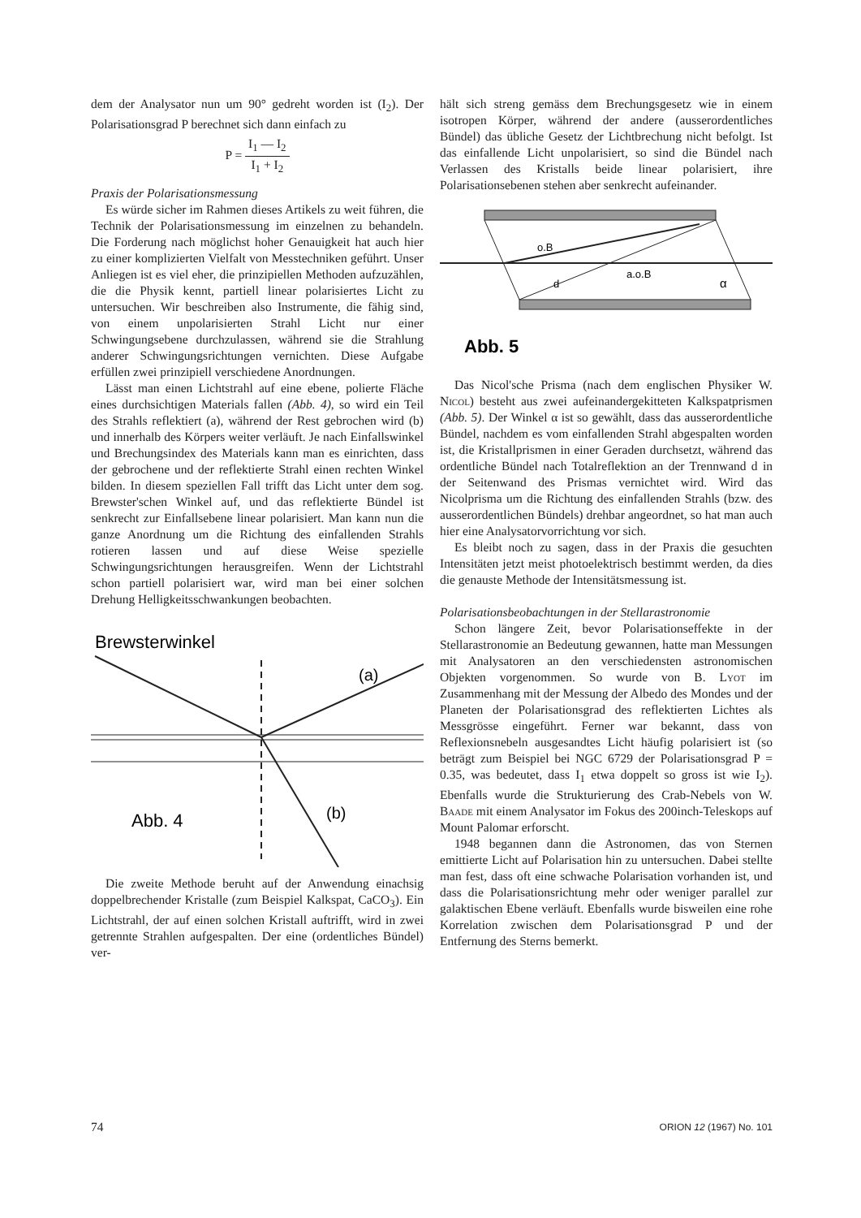dem der Analysator nun um 90° gedreht worden ist (I<sub>2</sub>). Der Polarisationsgrad P berechnet sich dann einfach zu
P = I<sub>1</sub> — I<sub>2</sub> I<sub>1</sub> + I<sub>2</sub>
Praxis der Polarisationsmessung
Es würde sicher im Rahmen dieses Artikels zu weit führen, die Technik der Polarisationsmessung im einzelnen zu behandeln. Die Forderung nach möglichst hoher Genauigkeit hat auch hier zu einer komplizierten Vielfalt von Messtechniken geführt. Unser Anliegen ist es viel eher, die prinzipiellen Methoden aufzuzählen, die die Physik kennt, partiell linear polarisiertes Licht zu untersuchen. Wir beschreiben also Instrumente, die fähig sind, von einem unpolarisierten Strahl Licht nur einer Schwingungsebene durchzulassen, während sie die Strahlung anderer Schwingungsrichtungen vernichten. Diese Aufgabe erfüllen zwei prinzipiell verschiedene Anordnungen.
Lässt man einen Lichtstrahl auf eine ebene, polierte Fläche eines durchsichtigen Materials fallen (Abb. 4), so wird ein Teil des Strahls reflektiert (a), während der Rest gebrochen wird (b) und innerhalb des Körpers weiter verläuft. Je nach Einfallswinkel und Brechungsindex des Materials kann man es einrichten, dass der gebrochene und der reflektierte Strahl einen rechten Winkel bilden. In diesem speziellen Fall trifft das Licht unter dem sog. Brewster'schen Winkel auf, und das reflektierte Bündel ist senkrecht zur Einfallsebene linear polarisiert. Man kann nun die ganze Anordnung um die Richtung des einfallenden Strahls rotieren lassen und auf diese Weise spezielle Schwingungsrichtungen herausgreifen. Wenn der Lichtstrahl schon partiell polarisiert war, wird man bei einer solchen Drehung Helligkeitsschwankungen beobachten.
Brewsterwinkel
(a)
(b)
Abb. 4
Die zweite Methode beruht auf der Anwendung einachsig doppelbrechender Kristalle (zum Beispiel Kalkspat, CaCO<sub>3</sub>). Ein Lichtstrahl, der auf einen solchen Kristall auftrifft, wird in zwei getrennte Strahlen aufgespalten. Der eine (ordentliches Bündel) ver-
hält sich streng gemäss dem Brechungsgesetz wie in einem isotropen Körper, während der andere (ausserordentliches Bündel) das übliche Gesetz der Lichtbrechung nicht befolgt. Ist das einfallende Licht unpolarisiert, so sind die Bündel nach Verlassen des Kristalls beide linear polarisiert, ihre Polarisationsebenen stehen aber senkrecht aufeinander.
o.B
a.o.B
d
α
Abb. 5
Das Nicol'sche Prisma (nach dem englischen Physiker W. Nicol) besteht aus zwei aufeinandergekitteten Kalkspatprismen (Abb. 5). Der Winkel α ist so gewählt, dass das ausserordentliche Bündel, nachdem es vom einfallenden Strahl abgespalten worden ist, die Kristallprismen in einer Geraden durchsetzt, während das ordentliche Bündel nach Totalreflektion an der Trennwand d in der Seitenwand des Prismas vernichtet wird. Wird das Nicolprisma um die Richtung des einfallenden Strahls (bzw. des ausserordentlichen Bündels) drehbar angeordnet, so hat man auch hier eine Analysatorvorrichtung vor sich.
Es bleibt noch zu sagen, dass in der Praxis die gesuchten Intensitäten jetzt meist photoelektrisch bestimmt werden, da dies die genauste Methode der Intensitätsmessung ist.
Polarisationsbeobachtungen in der Stellarastronomie
Schon längere Zeit, bevor Polarisationseffekte in der Stellarastronomie an Bedeutung gewannen, hatte man Messungen mit Analysatoren an den verschiedensten astronomischen Objekten vorgenommen. So wurde von B. Lyot im Zusammenhang mit der Messung der Albedo des Mondes und der Planeten der Polarisationsgrad des reflektierten Lichtes als Messgrösse eingeführt. Ferner war bekannt, dass von Reflexionsnebeln ausgesandtes Licht häufig polarisiert ist (so beträgt zum Beispiel bei NGC 6729 der Polarisationsgrad P = 0.35, was bedeutet, dass I<sub>1</sub> etwa doppelt so gross ist wie I<sub>2</sub>). Ebenfalls wurde die Strukturierung des Crab-Nebels von W. Baade mit einem Analysator im Fokus des 200inch-Teleskops auf Mount Palomar erforscht.
1948 begannen dann die Astronomen, das von Sternen emittierte Licht auf Polarisation hin zu untersuchen. Dabei stellte man fest, dass oft eine schwache Polarisation vorhanden ist, und dass die Polarisationsrichtung mehr oder weniger parallel zur galaktischen Ebene verläuft. Ebenfalls wurde bisweilen eine rohe Korrelation zwischen dem Polarisationsgrad P und der Entfernung des Sterns bemerkt.
74 ORION 12 (1967) No. 101